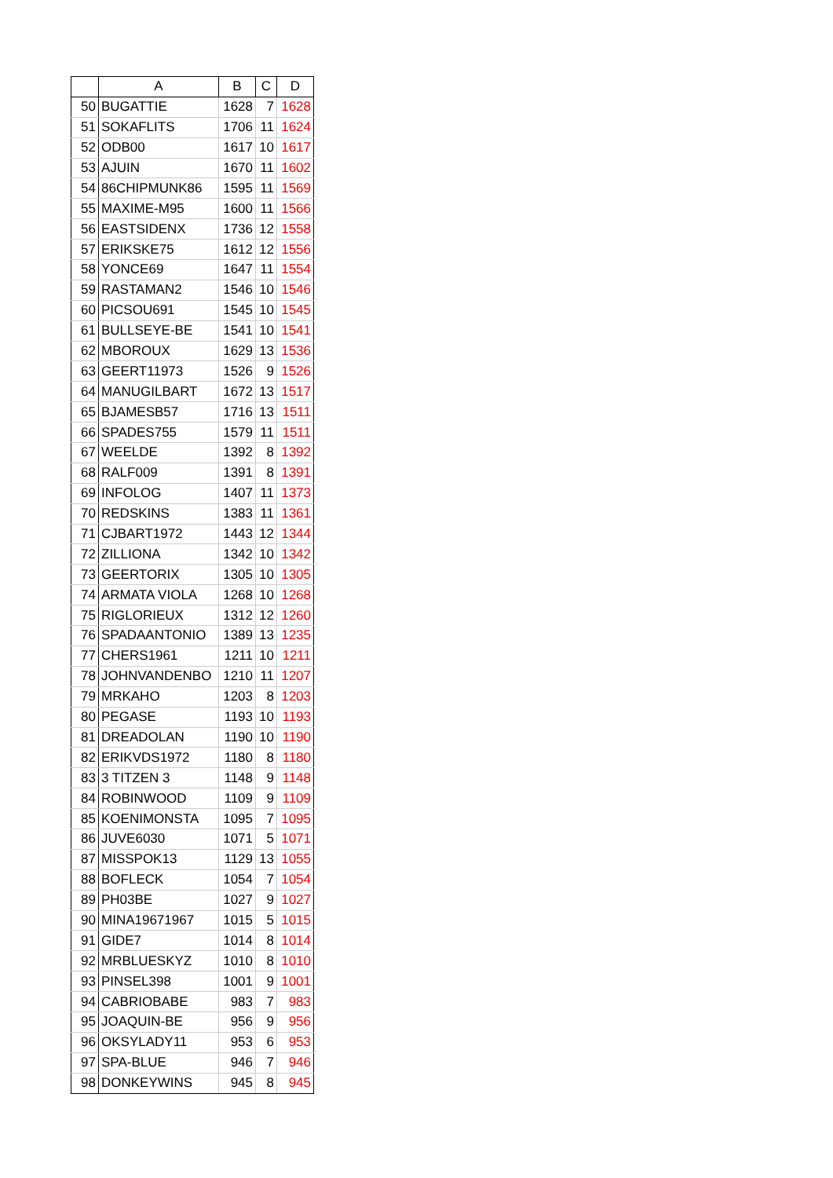| | A | B | C | D |
| --- | --- | --- | --- | --- |
| 50 | BUGATTIE | 1628 | 7 | 1628 |
| 51 | SOKAFLITS | 1706 | 11 | 1624 |
| 52 | ODB00 | 1617 | 10 | 1617 |
| 53 | AJUIN | 1670 | 11 | 1602 |
| 54 | 86CHIPMUNK86 | 1595 | 11 | 1569 |
| 55 | MAXIME-M95 | 1600 | 11 | 1566 |
| 56 | EASTSIDENX | 1736 | 12 | 1558 |
| 57 | ERIKSKE75 | 1612 | 12 | 1556 |
| 58 | YONCE69 | 1647 | 11 | 1554 |
| 59 | RASTAMAN2 | 1546 | 10 | 1546 |
| 60 | PICSOU691 | 1545 | 10 | 1545 |
| 61 | BULLSEYE-BE | 1541 | 10 | 1541 |
| 62 | MBOROUX | 1629 | 13 | 1536 |
| 63 | GEERT11973 | 1526 | 9 | 1526 |
| 64 | MANUGILBART | 1672 | 13 | 1517 |
| 65 | BJAMESB57 | 1716 | 13 | 1511 |
| 66 | SPADES755 | 1579 | 11 | 1511 |
| 67 | WEELDE | 1392 | 8 | 1392 |
| 68 | RALF009 | 1391 | 8 | 1391 |
| 69 | INFOLOG | 1407 | 11 | 1373 |
| 70 | REDSKINS | 1383 | 11 | 1361 |
| 71 | CJBART1972 | 1443 | 12 | 1344 |
| 72 | ZILLIONA | 1342 | 10 | 1342 |
| 73 | GEERTORIX | 1305 | 10 | 1305 |
| 74 | ARMATA VIOLA | 1268 | 10 | 1268 |
| 75 | RIGLORIEUX | 1312 | 12 | 1260 |
| 76 | SPADAANTONIO | 1389 | 13 | 1235 |
| 77 | CHERS1961 | 1211 | 10 | 1211 |
| 78 | JOHNVANDENBO | 1210 | 11 | 1207 |
| 79 | MRKAHO | 1203 | 8 | 1203 |
| 80 | PEGASE | 1193 | 10 | 1193 |
| 81 | DREADOLAN | 1190 | 10 | 1190 |
| 82 | ERIKVDS1972 | 1180 | 8 | 1180 |
| 83 | 3 TITZEN 3 | 1148 | 9 | 1148 |
| 84 | ROBINWOOD | 1109 | 9 | 1109 |
| 85 | KOENIMONSTA | 1095 | 7 | 1095 |
| 86 | JUVE6030 | 1071 | 5 | 1071 |
| 87 | MISSPOK13 | 1129 | 13 | 1055 |
| 88 | BOFLECK | 1054 | 7 | 1054 |
| 89 | PH03BE | 1027 | 9 | 1027 |
| 90 | MINA19671967 | 1015 | 5 | 1015 |
| 91 | GIDE7 | 1014 | 8 | 1014 |
| 92 | MRBLUESKYZ | 1010 | 8 | 1010 |
| 93 | PINSEL398 | 1001 | 9 | 1001 |
| 94 | CABRIOBABE | 983 | 7 | 983 |
| 95 | JOAQUIN-BE | 956 | 9 | 956 |
| 96 | OKSYLADY11 | 953 | 6 | 953 |
| 97 | SPA-BLUE | 946 | 7 | 946 |
| 98 | DONKEYWINS | 945 | 8 | 945 |